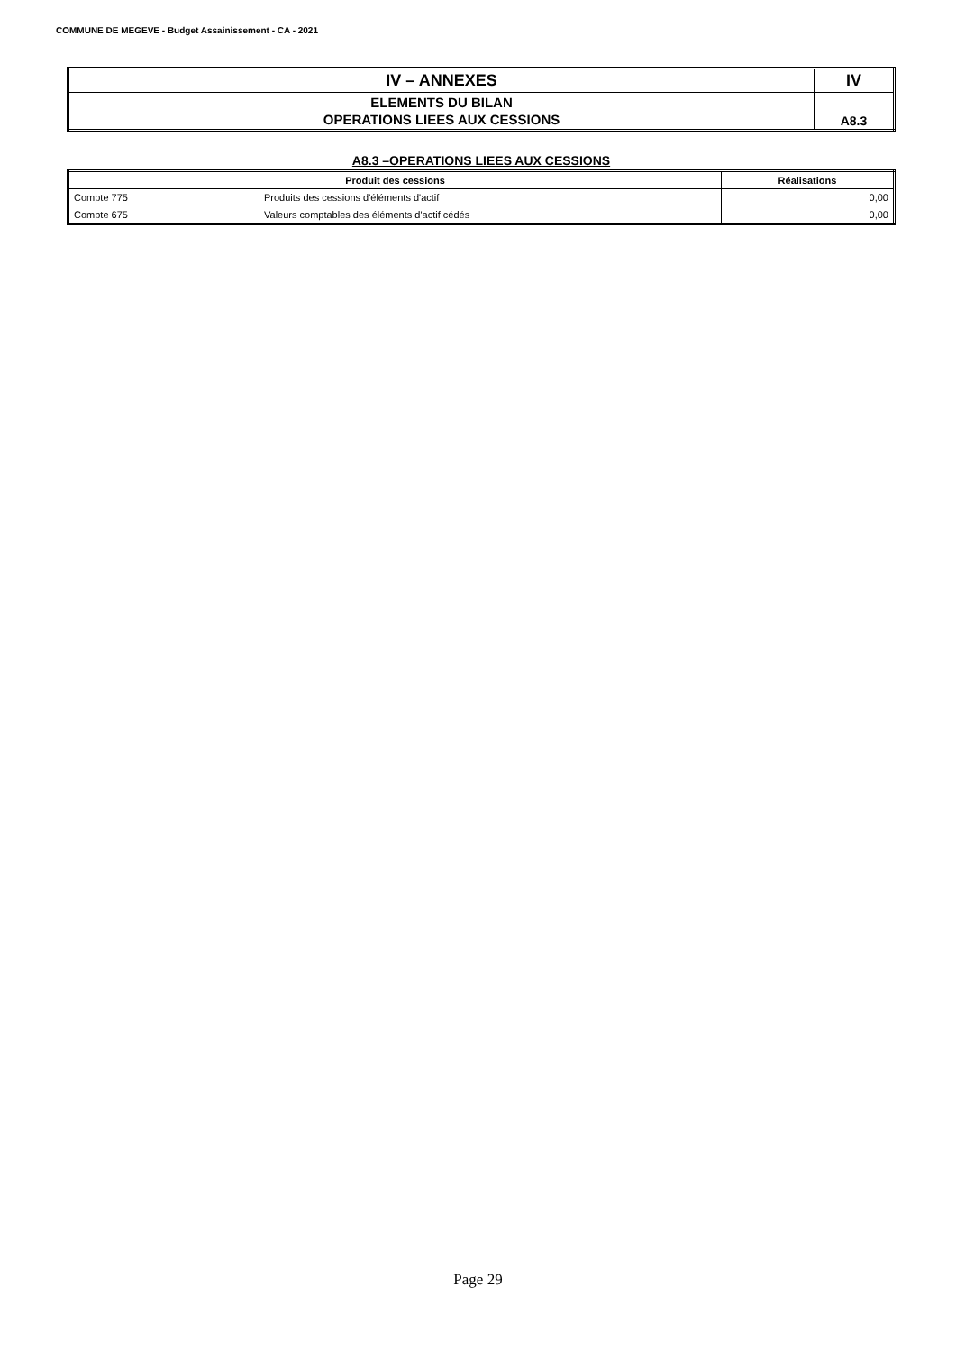COMMUNE DE MEGEVE - Budget Assainissement - CA - 2021
| IV – ANNEXES | IV |
| ELEMENTS DU BILAN OPERATIONS LIEES AUX CESSIONS | A8.3 |
A8.3 –OPERATIONS LIEES AUX CESSIONS
| Produit des cessions | | Réalisations |
| --- | --- | --- |
| Compte 775 | Produits des cessions d'éléments d'actif | 0,00 |
| Compte 675 | Valeurs comptables des éléments d'actif cédés | 0,00 |
Page 29